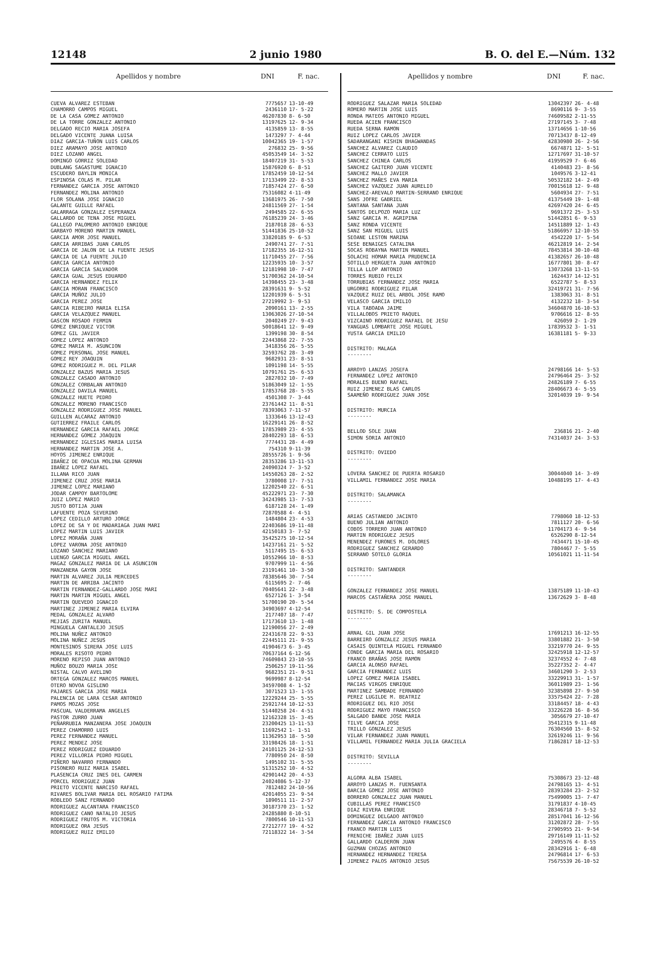12148 2 junio 1980 B. O. del E.—Núm. 132
| Apellidos y nombre | DNI | F. nac. |
| --- | --- | --- |
| CUEVA ALVAREZ ESTEBAN | 7775657 | 13-10-49 |
| CHAMORRO CAMPOS MIGUEL | 2436110 | 17- 5-22 |
| DE LA CASA GOMEZ ANTONIO | 46207830 | 8- 6-50 |
| DE LA TORRE GONZALEZ ANTONIO | 13197625 | 12- 9-34 |
| DELGADO RECIO MARIA JOSEFA | 4135859 | 13- 8-55 |
| DELGADO VICENTE JUANA LUISA | 1473297 | 7- 4-44 |
| DIAZ GARCIA-TUÑON LUIS CARLOS | 10042365 | 19- 1-57 |
| DIEZ ARAMAYO JOSE ANTONIO | 276832 | 25- 9-56 |
| DIEZ LOZANO ANGEL | 45053549 | 14- 3-52 |
| DOMINGO GORRIZ SOLEDAD | 18407219 | 31- 5-53 |
| DUBLANG SAGASTUME IGNACIO | 15876920 | 6- 8-51 |
| ESCUDERO BAYLIN MONICA | 17852459 | 10-12-54 |
| ESPINOSA COLAS M. PILAR | 17133499 | 22- 8-53 |
| FERNANDEZ GARCIA JOSE ANTONIO | 71857424 | 27- 6-50 |
| FERNANDEZ MOLINA ANTONIO | 75316082 | 4-11-49 |
| FLOR SOLANA JOSE IGNACIO | 13681975 | 26- 7-50 |
| GALANTE GUILLE RAFAEL | 24811569 | 27- 1-54 |
| GALARRAGA GONZALEZ ESPERANZA | 2494585 | 22- 6-55 |
| GALLARDO DE TENA JOSE MIGUEL | 76185239 | 24- 3-46 |
| GALLEGO PALOMERO ANTONIO ENRIQUE | 2187018 | 28- 6-53 |
| GARBAYO MORENO MARTIN MANUEL | 51441836 | 25-10-52 |
| GARCIA AMOR JOSE MANUEL | 33820185 | 9- 6-53 |
| GARCIA ARRIBAS JUAN CARLOS | 2490741 | 27- 7-51 |
| GARCIA DE JALON DE LA FUENTE JESUS | 17182355 | 16-12-51 |
| GARCIA DE LA FUENTE JULIO | 11710455 | 27- 7-56 |
| GARCIA GARCIA ANTONIO | 12235935 | 10- 3-57 |
| GARCIA GARCIA SALVADOR | 12181998 | 10- 7-47 |
| GARCIA GUAL JESUS EDUARDO | 51700362 | 24-10-54 |
| GARCIA HERNANDEZ FELIX | 14398455 | 23- 3-48 |
| GARCIA MORAN FRANCISCO | 28391631 | 9- 5-52 |
| GARCIA MUÑOZ JULIO | 12201939 | 6- 5-51 |
| GARCIA PEREZ JOSE | 27219992 | 3- 9-53 |
| GARCIA RIBEIRO MARIA ELISA | 2090161 | 13- 2-55 |
| GARCIA VELAZQUEZ MANUEL | 13063026 | 27-10-54 |
| GASCON ROSADO FERMIN | 2040249 | 27- 9-43 |
| GOMEZ ENRIQUEZ VICTOR | 50018641 | 12- 9-49 |
| GOMEZ GIL JAVIER | 1399198 | 30- 8-54 |
| GOMEZ LOPEZ ANTONIO | 22443868 | 22- 7-55 |
| GOMEZ MARIA M. ASUNCION | 3418356 | 26- 5-55 |
| GOMEZ PERSONAL JOSE MANUEL | 32593762 | 28- 3-49 |
| GOMEZ REY JOAQUIN | 9682931 | 23- 8-51 |
| GOMEZ RODRIGUEZ M. DEL PILAR | 1091198 | 14- 5-55 |
| GONZALEZ BAZUS MARIA JESUS | 10791761 | 25- 6-53 |
| GONZALEZ CASADO ANTONIO | 2827032 | 10- 7-49 |
| GONZALEZ CORBALAN ANTONIO | 51863049 | 12- 1-55 |
| GONZALEZ DAVILA MANUEL | 17853768 | 28- 5-55 |
| GONZALEZ HUETE PEDRO | 4501308 | 7- 3-44 |
| GONZALEZ MORENO FRANCISCO | 23761442 | 11- 8-51 |
| GONZALEZ RODRIGUEZ JOSE MANUEL | 78393063 | 7-11-57 |
| GUILLEN ALCARAZ ANTONIO | 1333646 | 13-12-43 |
| GUTIERREZ FRAILE CARLOS | 16229141 | 26- 8-52 |
| HERNANDEZ GARCIA RAFAEL JORGE | 17853989 | 23- 4-55 |
| HERNANDEZ GOMEZ JOAQUIN | 28402293 | 18- 6-53 |
| HERNANDEZ IGLESIAS MARIA LUISA | 7774431 | 28- 4-49 |
| HERNANDEZ MARTIN JOSE A. | 754310 | 9-11-39 |
| HOYOS JIMENEZ ENRIQUE | 28555726 | 1- 9-56 |
| IBAÑEZ DE OPACUA MOLINA GERMAN | 28353286 | 13-11-53 |
| IBAÑEZ LOPEZ RAFAEL | 24090324 | 7- 3-52 |
| ILLANA RICO JUAN | 14550263 | 28- 2-52 |
| JIMENEZ CRUZ JOSE MARIA | 3780008 | 17- 7-51 |
| JIMENEZ LOPEZ MARIANO | 12202540 | 22- 6-51 |
| JODAR CAMPOY BARTOLOME | 45222971 | 23- 7-30 |
| JUIZ LOPEZ MARIO | 34243985 | 13- 7-53 |
| JUSTO BOTIJA JUAN | 6187128 | 24- 1-49 |
| LAFUENTE POZA SEVERINO | 72870588 | 4- 4-51 |
| LOPEZ CEDILLO ARTURO JORGE | 1484804 | 23- 4-53 |
| LOPEZ DE SA Y DE MADARIAGA JUAN MARI | 22403686 | 19-11-48 |
| LOPEZ MARTIN LUIS JAVIER | 42150183 | 3- 7-52 |
| LOPEZ MORAÑA JUAN | 35425275 | 10-12-54 |
| LOPEZ VARONA JOSE ANTONIO | 14237161 | 21- 5-52 |
| LOZANO SANCHEZ MARIANO | 5117495 | 15- 6-53 |
| LUENGO GARCIA MIGUEL ANGEL | 10552966 | 10- 8-53 |
| MAGAZ GONZALEZ MARIA DE LA ASUNCION | 9707999 | 11- 4-56 |
| MANZANERA GAYON JOSE | 23191461 | 10- 3-50 |
| MARTIN ALVAREZ JULIA MERCEDES | 78385646 | 30- 7-54 |
| MARTIN DE ARRIBA JACINTO | 6115695 | 2- 7-46 |
| MARTIN FERNANDEZ-GALLARDO JOSE MARI | 70405641 | 22- 3-48 |
| MARTIN MARTIN MIGUEL ANGEL | 6527126 | 1- 3-54 |
| MARTIN QUEVEDO IGNACIO | 51700190 | 20- 5-54 |
| MARTINEZ JIMENEZ MARIA ELVIRA | 34903697 | 4-12-54 |
| MEDAL GONZALEZ ALVARO | 2177407 | 18- 7-47 |
| MEJIAS ZURITA MANUEL | 17173610 | 13- 1-48 |
| MINGUELA CANTALEJO JESUS | 12190056 | 27- 2-49 |
| MOLINA NUÑEZ ANTONIO | 22431678 | 22- 9-53 |
| MOLINA NUÑEZ JESUS | 22445111 | 21- 9-55 |
| MONTESINOS SIRERA JOSE LUIS | 41904673 | 6- 3-45 |
| MORALES RISOTO PEDRO | 70637164 | 6-12-56 |
| MORENO REPISO JUAN ANTONIO | 74609843 | 23-10-55 |
| MUÑOZ BOUZO MARIA JOSE | 2506257 | 19-11-56 |
| NISTAL CALVO AVELINO | 9682351 | 21- 9-51 |
| ORTEGA GONZALEZ MARCOS MANUEL | 9699987 | 8-12-54 |
| OTERO NOVOA GISLENO | 34597008 | 4- 1-52 |
| PAJARES GARCIA JOSE MARIA | 3071523 | 13- 1-55 |
| PALENCIA DE LARA CESAR ANTONIO | 12229244 | 25- 5-55 |
| PAMOS MOZAS JOSE | 25921744 | 10-12-53 |
| PASCUAL VALDERRAMA ANGELES | 51440258 | 24- 4-51 |
| PASTOR ZURRO JUAN | 12162328 | 15- 3-45 |
| PEÑARRUBIA MANZANERA JOSE JOAQUIN | 23200425 | 13-11-53 |
| PEREZ CHAMORRO LUIS | 11692542 | 1- 1-51 |
| PEREZ FERNANDEZ MANUEL | 11362953 | 18- 5-50 |
| PEREZ MENDEZ JOSE | 33198426 | 18- 1-51 |
| PEREZ RODRIGUEZ EDUARDO | 24101125 | 24-12-53 |
| PEREZ VILLORIA PEDRO MIGUEL | 7780950 | 24- 8-50 |
| PIÑERO NAVARRO FERNANDO | 1495102 | 31- 5-55 |
| PISONERO RUIZ MARIA ISABEL | 51315252 | 10- 4-52 |
| PLASENCIA CRUZ INES DEL CARMEN | 42901442 | 20- 4-53 |
| PORCEL RODRIGUEZ JUAN | 24024086 | 5-12-37 |
| PRIETO VICENTE NARCISO RAFAEL | 7812482 | 24-10-56 |
| RIVARES BOLIVAR MARIA DEL ROSARIO FATIMA | 42014055 | 23- 9-54 |
| ROBLEDO SANZ FERNANDO | 1890511 | 11- 2-57 |
| RODRIGUEZ ALCANTARA FRANCISCO | 30187370 | 23- 1-52 |
| RODRIGUEZ CANO NATALIO JESUS | 24285880 | 8-10-51 |
| RODRIGUEZ FRUTOS M. VICTORIA | 7800546 | 10-11-53 |
| RODRIGUEZ ORA JESUS | 27212777 | 19- 4-52 |
| RODRIGUEZ RUIZ EMILIO | 72118322 | 14- 3-54 |
| Apellidos y nombre | DNI | F. nac. |
| --- | --- | --- |
| RODRIGUEZ SALAZAR MARIA SOLEDAD | 13042397 | 26- 4-48 |
| ROMERO MARTIN JOSE LUIS | 8690116 | 9- 3-55 |
| RONDA MATEOS ANTONIO MIGUEL | 74609582 | 2-11-55 |
| RUEDA ACIEN FRANCISCO | 27197145 | 3- 7-48 |
| RUEDA SERNA RAMON | 13714656 | 1-10-56 |
| RUIZ LOPEZ CARLOS JAVIER | 70713437 | 8-12-49 |
| SADARANGANI KISHIN BHAGWANDAS | 42830980 | 26- 2-56 |
| SANCHEZ ALVAREZ CLAUDIO | 6674871 | 12- 5-51 |
| SANCHEZ CERRATO LUIS | 12717697 | 31-10-57 |
| SANCHEZ CHINEA CARLOS | 41959529 | 7- 6-46 |
| SANCHEZ GAITERO JUAN VICENTE | 4140483 | 23- 8-56 |
| SANCHEZ MALLO JAVIER | 1049576 | 3-12-41 |
| SANCHEZ MAÑES EVA MARIA | 50532182 | 14- 2-49 |
| SANCHEZ VAZQUEZ JUAN AURELIO | 70015618 | 12- 9-48 |
| SANCHEZ-AREVALO MARTIN-SERRANO ENRIQUE | 5604934 | 27- 7-51 |
| SANS JOFRE GABRIEL | 41375449 | 19- 1-48 |
| SANTANA SANTANA JUAN | 42697420 | 24- 6-45 |
| SANTOS DELPOZO MARIA LUZ | 9691372 | 25- 3-53 |
| SANZ GARCIA M. AGRIPINA | 51442851 | 6- 9-53 |
| SANZ RONDA VICENTE | 14511889 | 12- 1-43 |
| SANZ SAN MIGUEL LUIS | 51866957 | 12-10-55 |
| SEOANE LESTON MARINA | 4542220 | 17- 5-54 |
| SESE BENAIGES CATALINA | 46212819 | 14- 2-54 |
| SOCAS ROBAYNA MARTIN MANUEL | 78453814 | 30-10-48 |
| SOLACHI HOMAR MARIA PRUDENCIA | 41382657 | 26-10-48 |
| SOTILLO HERGUETA JUAN ANTONIO | 16777801 | 30- 8-47 |
| TELLA LLOP ANTONIO | 13073268 | 13-11-55 |
| TORRES RUBIO FELIX | 1624437 | 14-12-51 |
| TORRUBIAS FERNANDEZ JOSE MARIA | 6522787 | 5- 8-53 |
| URGORRI RODRIGUEZ PILAR | 32419721 | 31- 7-56 |
| VAZQUEZ RUIZ DEL ARBOL JOSE RAMO | 1383063 | 31- 8-51 |
| VELASCO GARCIA EMILIO | 4132232 | 18- 3-54 |
| VILA TABOADA JAIME | 34604870 | 16-10-53 |
| VILLALOBOS PRIETO RAQUEL | 9706616 | 12- 8-55 |
| VIZCAINO RODRIGUEZ RAFAEL DE JESU | 426059 | 2- 1-29 |
| YANGUAS LOMBARTE JOSE MIGUEL | 17839532 | 3- 1-51 |
| YUSTA GARCIA EMILIO | 16381181 | 5- 9-33 |
| DISTRITO: MALAGA -------- | | |
| ARROYO LANZAS JOSEFA | 24798166 | 14- 5-53 |
| FERNANDEZ LOPEZ ANTONIO | 24796464 | 25- 3-52 |
| MORALES BUENO RAFAEL | 24826189 | 7- 6-55 |
| RUIZ JIMENEZ BLAS CARLOS | 28406673 | 4- 5-55 |
| SAAMEÑO RODRIGUEZ JUAN JOSE | 32014039 | 19- 9-54 |
| DISTRITO: MURCIA -------- | | |
| BELLOD SOLE JUAN | 236816 | 21- 2-40 |
| SIMON SORIA ANTONIO | 74314037 | 24- 3-53 |
| DISTRITO: OVIEDO -------- | | |
| LOVERA SANCHEZ DE PUERTA ROSARIO | 30044040 | 14- 3-49 |
| VILLAMIL FERNANDEZ JOSE MARIA | 10488195 | 17- 4-43 |
| DISTRITO: SALAMANCA -------- | | |
| ARIAS CASTANEDO JACINTO | 7798060 | 18-12-53 |
| BUENO JULIAN ANTONIO | 7811127 | 20- 6-56 |
| COBOS TORRERO JUAN ANTONIO | 11704173 | 4- 9-54 |
| MARTIN RODRIGUEZ JESUS | 6526290 | 8-12-54 |
| MENENDEZ FURONES M. DOLORES | 7434471 | 15-10-45 |
| RODRIGUEZ SANCHEZ GERARDO | 7804467 | 7- 5-55 |
| SERRANO SOTELO GLORIA | 10561021 | 11-11-54 |
| DISTRITO: SANTANDER -------- | | |
| GONZALEZ FERNANDEZ JOSE MANUEL | 13875189 | 11-10-43 |
| MARCOS CASTAÑERA JOSE MANUEL | 13672629 | 3- 8-48 |
| DISTRITO: S. DE COMPOSTELA -------- | | |
| ARNAL GIL JUAN JOSE | 17691213 | 16-12-55 |
| BARREIRO GONZALEZ JESUS MARIA | 33801882 | 21- 3-50 |
| CASAIS QUINTELA MIGUEL FERNANDO | 33219770 | 24- 9-55 |
| CONDE GARCIA MARIA DEL ROSARIO | 32425918 | 12-12-57 |
| FRANCO BRAÑAS JOSE RAMON | 32374552 | 4- 7-48 |
| GARCIA ALONSO RAFAEL | 35227352 | 2- 4-47 |
| GARCIA FERNANDEZ LUIS | 34601290 | 3- 2-53 |
| LOPEZ GOMEZ MARIA ISABEL | 33229913 | 31- 1-57 |
| MACIAS VIRGOS ENRIQUE | 36011989 | 23- 1-56 |
| MARTINEZ SAMBADE FERNANDO | 32385898 | 27- 9-50 |
| PEREZ LUGILDE M. BEATRIZ | 33575424 | 22- 7-28 |
| RODRIGUEZ DEL RIO JOSE | 33184457 | 18- 4-43 |
| RODRIGUEZ MAYO FRANCISCO | 33226228 | 16- 8-56 |
| SALGADO BANDE JOSE MARIA | 3056679 | 27-10-47 |
| TILVE GARCIA JOSE | 35412315 | 9-11-48 |
| TRILLO GONZALEZ JESUS | 76304560 | 15- 8-52 |
| VILAR FERNANDEZ JUAN MANUEL | 32619246 | 11- 9-56 |
| VILLAMIL FERNANDEZ MARIA JULIA GRACIELA | 71862817 | 18-12-53 |
| DISTRITO: SEVILLA -------- | | |
| ALGORA ALBA ISABEL | 75308673 | 23-12-48 |
| ARROYO LANZAS M. FUENSANTA | 24798165 | 13- 4-51 |
| BARCIA GOMEZ JOSE ANTONIO | 28393284 | 23- 2-52 |
| BORRERO GONZALEZ JUAN MANUEL | 75499005 | 13- 7-47 |
| CUBILLAS PEREZ FRANCISCO | 31791837 | 4-10-45 |
| DIAZ RIVERA ENRIQUE | 28346718 | 7- 5-52 |
| DOMINGUEZ DELGADO ANTONIO | 28517041 | 16-12-56 |
| FERNANDEZ GARCIA ANTONIO FRANCISCO | 31202872 | 28- 7-55 |
| FRANCO MARTIN LUIS | 27905955 | 21- 9-54 |
| FRENICHE IBAÑEZ JUAN LUIS | 29716149 | 11-11-52 |
| GALLARDO CALDERON JUAN | 2495576 | 4- 8-55 |
| GUZMAN CHOZAS ANTONIO | 28342916 | 1- 6-48 |
| HERNANDEZ HERNANDEZ TERESA | 24796814 | 17- 6-53 |
| JIMENEZ PALOS ANTONIO JESUS | 75675539 | 26-10-52 |